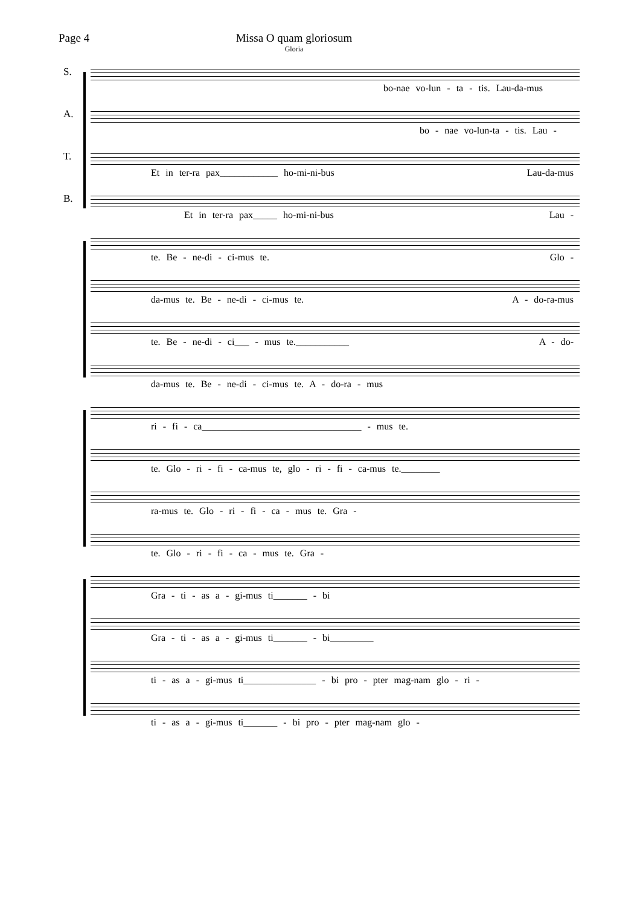Page 4 Missa O quam gloriosum
Gloria
S.
bo-nae vo-lun - ta - tis. Lau-da-mus
A.
bo - nae vo-lun-ta - tis. Lau -
T.
Et in ter-ra pax____________ ho-mi-ni-bus Lau-da-mus
B.
Et in ter-ra pax_____ ho-mi-ni-bus Lau -
te. Be - ne-di - ci-mus te. Glo -
da-mus te. Be - ne-di - ci-mus te. A - do-ra-mus
te. Be - ne-di - ci___ - mus te.___________ A - do-
da-mus te. Be - ne-di - ci-mus te. A - do-ra - mus
ri - fi - ca_________________________________ - mus te.
te. Glo - ri - fi - ca-mus te, glo - ri - fi - ca-mus te.________
ra-mus te. Glo - ri - fi - ca - mus te. Gra -
te. Glo - ri - fi - ca - mus te. Gra -
Gra - ti - as a - gi-mus ti_______ - bi
Gra - ti - as a - gi-mus ti_______ - bi_________
ti - as a - gi-mus ti_______________ - bi pro - pter mag-nam glo - ri -
ti - as a - gi-mus ti_______ - bi pro - pter mag-nam glo -